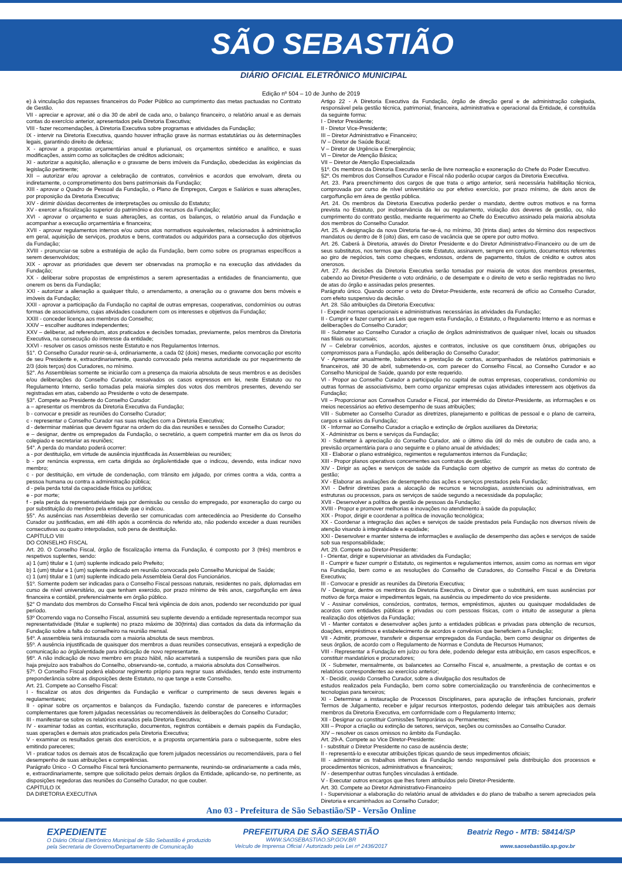SÃO SEBASTIÃO
DIÁRIO OFICIAL ELETRÔNICO MUNICIPAL
Edição nº 504 – 10 de Junho de 2019
e) à vinculação dos repasses financeiros do Poder Público ao cumprimento das metas pactuadas no Contrato de Gestão.
VII - apreciar e aprovar, até o dia 30 de abril de cada ano, o balanço financeiro, o relatório anual e as demais contas do exercício anterior, apresentados pela Diretoria Executiva;
VIII - fazer recomendações, à Diretoria Executiva sobre programas e atividades da Fundação;
IX - intervir na Diretoria Executiva, quando houver infração grave às normas estatutárias ou às determinações legais, garantindo direito de defesa;
X - aprovar a propostas orçamentárias anual e plurianual, os orçamentos sintético e analítico, e suas modificações, assim como as solicitações de créditos adicionais;
XI - autorizar a aquisição, alienação e o gravame de bens imóveis da Fundação, obedecidas às exigências da legislação pertinente;
XII – autorizar e/ou aprovar a celebração de contratos, convênios e acordos que envolvam, direta ou indiretamente, o comprometimento dos bens patrimoniais da Fundação;
XIII - aprovar o Quadro de Pessoal da Fundação, o Plano de Empregos, Cargos e Salários e suas alterações, por proposição da Diretoria Executiva;
XIV - dirimir dúvidas decorrentes de interpretações ou omissão do Estatuto;
XV - exercer a fiscalização superior do patrimônio e dos recursos da Fundação;
XVI - aprovar o orçamento e suas alterações, as contas, os balanços, o relatório anual da Fundação e acompanhar a execução orçamentária e financeira;
XVII - aprovar regulamentos internos e/ou outros atos normativos equivalentes, relacionados à administração em geral, aquisição de serviços, produtos e bens, contratados ou adquiridos para a consecução dos objetivos da Fundação;
XVIII - pronunciar-se sobre a estratégia de ação da Fundação, bem como sobre os programas específicos a serem desenvolvidos;
XIX - aprovar as prioridades que devem ser observadas na promoção e na execução das atividades da Fundação;
XX - deliberar sobre propostas de empréstimos a serem apresentadas a entidades de financiamento, que onerem os bens da Fundação;
XXI - autorizar a alienação a qualquer título, o arrendamento, a oneração ou o gravame dos bens móveis e imóveis da Fundação;
XXII - aprovar a participação da Fundação no capital de outras empresas, cooperativas, condomínios ou outras formas de associativismo, cujas atividades coadunem com os interesses e objetivos da Fundação;
XXIII - conceder licença aos membros do Conselho;
XXIV – escolher auditores independentes;
XXV – deliberar, ad referendum, atos praticados e decisões tomadas, previamente, pelos membros da Diretoria Executiva, na consecução do interesse da entidade;
XXVI - resolver os casos omissos neste Estatuto e nos Regulamentos Internos.
§1°. O Conselho Curador reunir-se-á, ordinariamente, a cada 02 (dois) meses, mediante convocação por escrito de seu Presidente e, extraordinariamente, quando convocado pela mesma autoridade ou por requerimento de 2/3 (dois terços) dos Curadores, no mínimo.
§2°. As Assembleias somente se iniciarão com a presença da maioria absoluta de seus membros e as decisões e/ou deliberações do Conselho Curador, ressalvados os casos expressos em lei, neste Estatuto ou no Regulamento Interno, serão tomadas pela maioria simples dos votos dos membros presentes, devendo ser registradas em atas, cabendo ao Presidente o voto de desempate.
§3°. Compete ao Presidente do Conselho Curador:
a – apresentar os membros da Diretoria Executiva da Fundação;
b - convocar e presidir as reuniões do Conselho Curador;
c - representar o Conselho Curador nas suas relações com a Diretoria Executiva;
d - determinar matérias que devem figurar na ordem do dia das reuniões e sessões do Conselho Curador;
e – designar, dentre os empregados da Fundação, o secretário, a quem competirá manter em dia os livros do colegiado e secretariar as reuniões;
§4°. A perda do mandato poderá ocorrer:
a - por destituição, em virtude de ausência injustificada às Assembleias ou reuniões;
b - por renúncia expressa, em carta dirigida ao órgão/entidade que o indicou, devendo, esta indicar novo membro;
c - por destituição, em virtude de condenação, com trânsito em julgado, por crimes contra a vida, contra a pessoa humana ou contra a administração pública;
d - pela perda total da capacidade física ou jurídica;
e - por morte;
f - pela perda da representatividade seja por demissão ou cessão do empregado, por exoneração do cargo ou por substituição do membro pela entidade que o indicou.
§5°. As ausências nas Assembleias deverão ser comunicadas com antecedência ao Presidente do Conselho Curador ou justificadas, em até 48h após a ocorrência do referido ato, não podendo exceder a duas reuniões consecutivas ou quatro interpoladas, sob pena de destituição.
CAPÍTULO VIII
DO CONSELHO FISCAL
Art. 20. O Conselho Fiscal, órgão de fiscalização interna da Fundação, é composto por 3 (três) membros e respetivos suplentes, sendo:
a) 1 (um) titular e 1 (um) suplente indicado pelo Prefeito;
b) 1 (um) titular e 1 (um) suplente indicado em reunião convocada pelo Conselho Municipal de Saúde;
c) 1 (um) titular e 1 (um) suplente indicado pela Assembleia Geral dos Funcionários.
§1º. Somente podem ser indicadas para o Conselho Fiscal pessoas naturais, residentes no país, diplomadas em curso de nível universitário, ou que tenham exercido, por prazo mínimo de três anos, cargo/função em área financeira e contábil, preferencialmente em órgão público.
§2° O mandato dos membros do Conselho Fiscal terá vigência de dois anos, podendo ser reconduzido por igual período.
§3º Ocorrendo vaga no Conselho Fiscal, assumirá seu suplente devendo a entidade representada recompor sua representatividade (titular e suplente) no prazo máximo de 30(trinta) dias contados da data da informação da Fundação sobre a falta do conselheiro na reunião mensal.
§4º. A assembleia será instaurada com a maioria absoluta de seus membros.
§5º. A ausência injustificada de quaisquer dos membros a duas reuniões consecutivas, ensejará a expedição de comunicação ao órgão/entidade para indicação de novo representante.
§6º. A não indicação de novo membro em prazo hábil, não acarretará a suspensão de reuniões para que não haja prejuízo aos trabalhos do Conselho, observando-se, contudo, a maioria absoluta dos Conselheiros.
§7º. O Conselho Fiscal poderá elaborar regimento próprio para regrar suas atividades, tendo este instrumento preponderância sobre as disposições deste Estatuto, no que tange a este Conselho.
Art. 21. Compete ao Conselho Fiscal:
I - fiscalizar os atos dos dirigentes da Fundação e verificar o cumprimento de seus deveres legais e regulamentares;
II - opinar sobre os orçamentos e balanços da Fundação, fazendo constar de pareceres e informações complementares que forem julgadas necessárias ou recomendáveis às deliberações do Conselho Curador;
III - manifestar-se sobre os relatórios exarados pela Diretoria Executiva;
IV - examinar todas as contas, escrituração, documentos, registros contábeis e demais papéis da Fundação, suas operações e demais atos praticados pela Diretoria Executiva;
V - examinar os resultados gerais dos exercícios, e a proposta orçamentária para o subsequente, sobre eles emitindo pareceres;
VI - praticar todos os demais atos de fiscalização que forem julgados necessários ou recomendáveis, para o fiel desempenho de suas atribuições e competências.
Parágrafo Único - O Conselho Fiscal terá funcionamento permanente, reunindo-se ordinariamente a cada mês, e, extraordinariamente, sempre que solicitado pelos demais órgãos da Entidade, aplicando-se, no pertinente, as disposições regedoras das reuniões do Conselho Curador, no que couber.
CAPÍTULO IX
DA DIRETORIA EXECUTIVA
Artigo 22 - A Diretoria Executiva da Fundação, órgão de direção geral e de administração colegiada, responsável pela gestão técnica, patrimonial, financeira, administrativa e operacional da Entidade, é constituída da seguinte forma:
I - Diretor Presidente;
II - Diretor Vice-Presidente;
III – Diretor Administrativo e Financeiro;
IV – Diretor de Saúde Bucal;
V – Diretor de Urgência e Emergência;
VI – Diretor de Atenção Básica;
VII – Diretor de Atenção Especializada
§1º. Os membros da Diretoria Executiva serão de livre nomeação e exoneração do Chefe do Poder Executivo.
§2º. Os membros dos Conselhos Curador e Fiscal não poderão ocupar cargos da Diretoria Executiva.
Art. 23. Para preenchimento dos cargos de que trata o artigo anterior, será necessária habilitação técnica, comprovada por curso de nível universitário ou por efetivo exercício, por prazo mínimo, de dois anos de cargo/função em área de gestão pública.
Art. 24. Os membros da Diretoria Executiva poderão perder o mandato, dentre outros motivos e na forma prevista no Estatuto, por inobservância da lei ou regulamento, violação dos deveres de gestão, ou, não cumprimento do contrato gestão, mediante requerimento ao Chefe do Executivo assinado pela maioria absoluta dos membros do Conselho Curador.
Art. 25. A designação da nova Diretoria far-se-á, no mínimo, 30 (trinta dias) antes do término dos respectivos mandatos ou dentro de 8 (oito) dias, em caso de vacância que se opere por outro motivo.
Art. 26. Caberá à Diretoria, através do Diretor Presidente e do Diretor Administrativo-Financeiro ou de um de seus substitutos, nos termos que dispõe este Estatuto, assinarem, sempre em conjunto, documentos referentes ao giro de negócios, tais como cheques, endossos, ordens de pagamento, títulos de crédito e outros atos onerosos.
Art. 27. As decisões da Diretoria Executiva serão tomadas por maioria de votos dos membros presentes, cabendo ao Diretor-Presidente o voto ordinário, o de desempate e o direito de veto e serão registradas no livro de atas do órgão e assinadas pelos presentes.
Parágrafo único. Quando ocorrer o veto do Diretor-Presidente, este recorrerá de ofício ao Conselho Curador, com efeito suspensivo da decisão.
Art. 28. São atribuições da Diretoria Executiva:
I - Expedir normas operacionais e administrativas necessárias às atividades da Fundação;
II - Cumprir e fazer cumprir as Leis que regem esta Fundação, o Estatuto, o Regulamento Interno e as normas e deliberações do Conselho Curador;
III - Submeter ao Conselho Curador a criação de órgãos administrativos de qualquer nível, locais ou situados nas filiais ou sucursais;
IV – Celebrar convênios, acordos, ajustes e contratos, inclusive os que constituem ônus, obrigações ou compromissos para a Fundação, após deliberação do Conselho Curador;
V - Apresentar anualmente, balancetes e prestação de contas, acompanhados de relatórios patrimoniais e financeiros, até 30 de abril, submetendo-os, com parecer do Conselho Fiscal, ao Conselho Curador e ao Conselho Municipal de Saúde, quando por este requerido.
VI - Propor ao Conselho Curador a participação no capital de outras empresas, cooperativas, condomínio ou outras formas de associativismo, bem como organizar empresas cujas atividades interessem aos objetivos da Fundação;
VII – Proporcionar aos Conselhos Curador e Fiscal, por intermédio do Diretor-Presidente, as informações e os meios necessários ao efetivo desempenho de suas atribuições;
VIII - Submeter ao Conselho Curador as diretrizes, planejamento e políticas de pessoal e o plano de carreira, cargos e salários da Fundação;
IX - Informar ao Conselho Curador a criação e extinção de órgãos auxiliares da Diretoria;
X - Administrar os bens e serviços da Fundação;
XI - Submeter à apreciação do Conselho Curador, até o último dia útil do mês de outubro de cada ano, a previsão orçamentária para o ano seguinte e o plano anual de atividades;
XII - Elaborar o plano estratégico, regimentos e regulamentos internos da Fundação;
XIII - Propor planos operativos concernentes aos contratos de gestão;
XIV - Dirigir as ações e serviços de saúde da Fundação com objetivo de cumprir as metas do contrato de gestão;
XV - Elaborar as avaliações de desempenho das ações e serviços prestados pela Fundação;
XVI - Definir diretrizes para a alocação de recursos e tecnologias, assistenciais ou administrativas, em estruturas ou processos, para os serviços de saúde segundo a necessidade da população;
XVII - Desenvolver a política de gestão de pessoas da Fundação;
XVIII - Propor e promover melhorias e inovações no atendimento à saúde da população;
XIX - Propor, dirigir e coordenar a política de inovação tecnológica;
XX - Coordenar a integração das ações e serviços de saúde prestados pela Fundação nos diversos níveis de atenção visando à integralidade e equidade;
XXI - Desenvolver e manter sistema de informações e avaliação de desempenho das ações e serviços de saúde sob sua responsabilidade;
Art. 29. Compete ao Diretor-Presidente:
I - Orientar, dirigir e supervisionar as atividades da Fundação;
II - Cumprir e fazer cumprir o Estatuto, os regimentos e regulamentos internos, assim como as normas em vigor na Fundação, bem como e as resoluções do Conselho de Curadores, do Conselho Fiscal e da Diretoria Executiva;
III - Convocar e presidir as reuniões da Diretoria Executiva;
IV - Designar, dentre os membros da Diretoria Executiva, o Diretor que o substituirá, em suas ausências por motivo de força maior e impedimentos legais, na ausência ou impedimento do vice presidente.
V - Assinar convênios, consórcios, contratos, termos, empréstimos, ajustes ou quaisquer modalidades de acordos com entidades públicas e privadas ou com pessoas físicas, com o intuito de assegurar a plena realização dos objetivos da Fundação;
VI - Manter contatos e desenvolver ações junto a entidades públicas e privadas para obtenção de recursos, doações, empréstimos e estabelecimento de acordos e convênios que beneficiem a Fundação;
VII - Admitir, promover, transferir e dispensar empregados da Fundação, bem como designar os dirigentes de seus órgãos, de acordo com o Regulamento de Normas e Conduta de Recursos Humanos;
VIII - Representar a Fundação em juízo ou fora dele, podendo delegar esta atribuição, em casos específicos, e constituir mandatários e procuradores;
IX - Submeter, mensalmente, os balancetes ao Conselho Fiscal e, anualmente, a prestação de contas e os relatórios correspondentes ao exercício anterior;
X - Decidir, ouvido Conselho Curador, sobre a divulgação dos resultados de
estudos realizados pela Fundação, bem como sobre comercialização ou transferência de conhecimentos e tecnologias para terceiros;
XI - Determinar a instauração de Processos Disciplinares, para apuração de infrações funcionais, proferir Termos de Julgamento, receber e julgar recursos interpostos, podendo delegar tais atribuições aos demais membros da Diretoria Executiva, em conformidade com o Regulamento Interno;
XII - Designar ou constituir Comissões Temporárias ou Permanentes;
XIII – Propor a criação ou extinção de setores, serviços, seções ou comissões ao Conselho Curador.
XIV – resolver os casos omissos no âmbito da Fundação.
Art. 29-A. Compete ao Vice Diretor-Presidente:
I - substituir o Diretor Presidente no caso de ausência deste;
II - representá-lo e executar atribuições típicas quando de seus impedimentos oficiais;
III - administrar os trabalhos internos da Fundação sendo responsável pela distribuição dos processos e procedimentos técnicos, administrativos e financeiros;
IV - desempenhar outras funções vinculadas à entidade.
V - Executar outros encargos que lhes forem atribuídos pelo Diretor-Presidente.
Art. 30. Compete ao Diretor Administrativo-Financeiro
I - Supervisionar a elaboração do relatório anual de atividades e do plano de trabalho a serem apreciados pela Diretoria e encaminhados ao Conselho Curador;
Ano 03 - Prefeitura de São Sebastião/SP - Versão Online
EXPEDIENTE
O Diário Oficial Eletrôniico Municipal de São Sebastião é produzido pela Secretaria de Governo/Departamento de Comunicação
PREFEITURA DE SÃO SEBASTIÃO
WWW.SAOSEBASTIAO.SP.GOV.BR
Veículo de Imprensa Oficial / Autorizado pela Lei nº 2436/2017
Beatriz Rego - MTB: 58414/SP
www.saosebastião.sp.gov.br